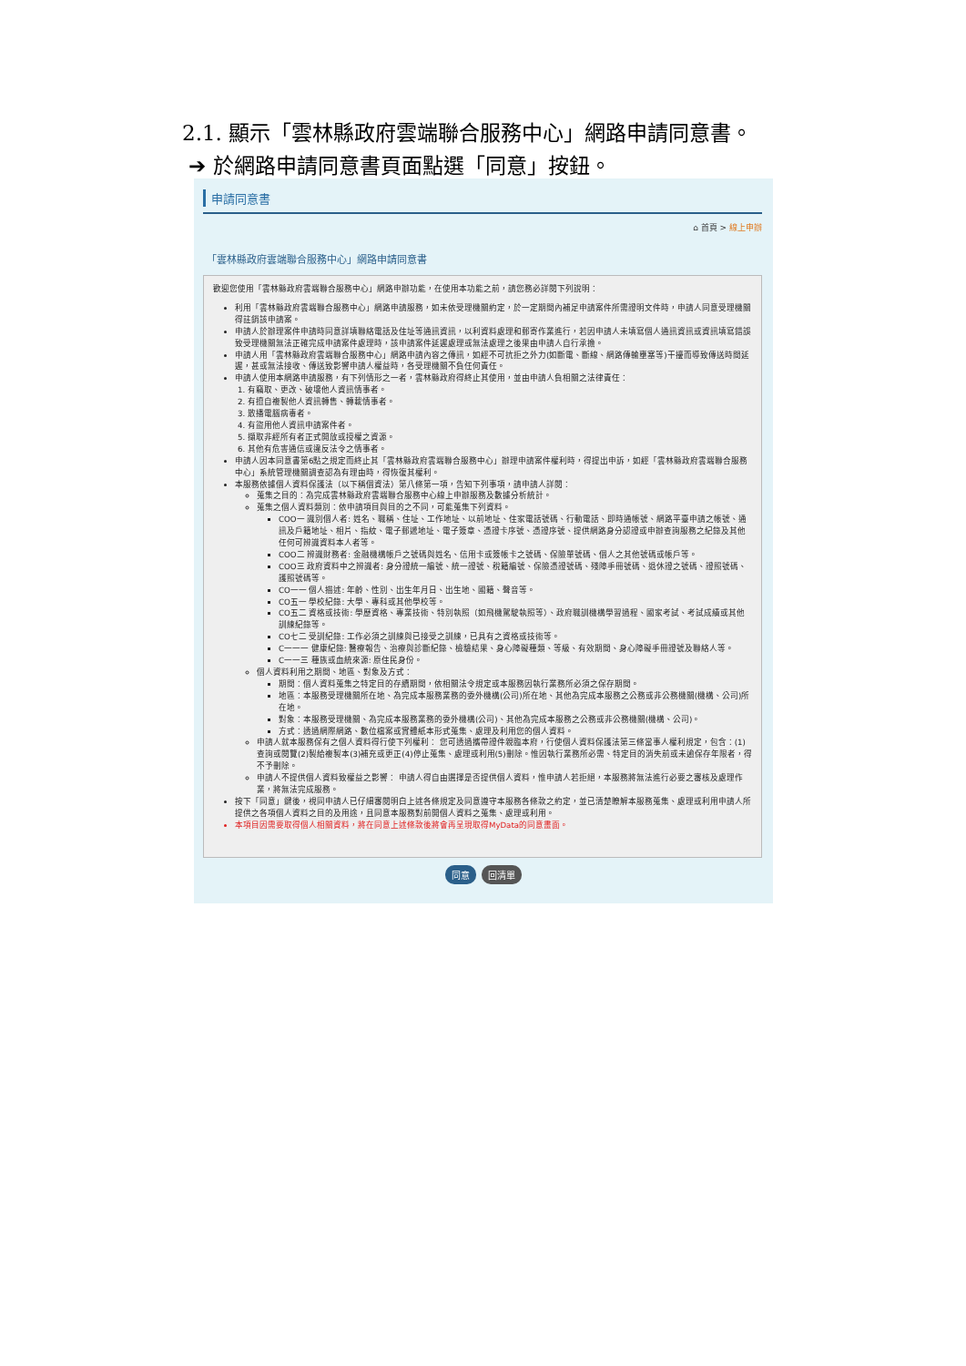2.1. 顯示「雲林縣政府雲端聯合服務中心」網路申請同意書。
➔ 於網路申請同意書頁面點選「同意」按鈕。
申請同意書
⌂ 首頁 > 線上申辦
「雲林縣政府雲端聯合服務中心」網路申請同意書
歡迎您使用「雲林縣政府雲端聯合服務中心」網路申辦功能，在使用本功能之前，請您務必詳閱下列說明：
利用「雲林縣政府雲端聯合服務中心」網路申請服務，如未依受理機關約定，於一定期間內補足申請案件所需證明文件時，申請人同意受理機關得註銷該申請案。
申請人於辦理案件申請時同意詳填聯絡電話及住址等通訊資訊，以利資料處理和郵寄作業進行，若因申請人未填寫個人通訊資訊或資訊填寫錯誤致受理機關無法正確完成申請案件處理時，該申請案件延遲處理或無法處理之後果由申請人自行承擔。
申請人用「雲林縣政府雲端聯合服務中心」網路申請內容之傳訊，如經不可抗拒之外力(如斷電、斷線、網路傳輸壅塞等)干擾而導致傳送時間延遲，甚或無法接收、傳送致影響申請人權益時，各受理機關不負任何責任。
申請人使用本網路申請服務，有下列情形之一者，雲林縣政府得終止其使用，並由申請人負相關之法律責任：
1. 有竊取、更改、破壞他人資訊情事者。
2. 有擅自複製他人資訊轉售、轉載情事者。
3. 散播電腦病毒者。
4. 有盜用他人資訊申請案件者。
5. 擷取非經所有者正式開放或授權之資源。
6. 其他有危害通信或違反法令之情事者。
申請人因本同意書第6點之規定而終止其「雲林縣政府雲端聯合服務中心」辦理申請案件權利時，得提出申訴，如經「雲林縣政府雲端聯合服務中心」系統管理機關調查認為有理由時，得恢復其權利。
本服務依據個人資料保護法（以下稱個資法）第八條第一項，告知下列事項，請申請人詳閱：
蒐集之目的：為完成雲林縣政府雲端聯合服務中心線上申辦服務及數據分析統計。
蒐集之個人資料類別：依申請項目與目的之不同，可能蒐集下列資料。
COO一 識別個人者: 姓名、職稱、住址、工作地址、以前地址、住家電話號碼、行動電話、即時通帳號、網路平臺申請之帳號、通訊及戶籍地址、相片、指紋、電子郵遞地址、電子簽章、憑證卡序號、憑證序號、提供網路身分認證或申辦查詢服務之紀錄及其他任何可辨識資料本人者等。
COO二 辨識財務者: 金融機構帳戶之號碼與姓名、信用卡或簽帳卡之號碼、保險單號碼、個人之其他號碼或帳戶等。
COO三 政府資料中之辨識者: 身分證統一編號、統一證號、稅籍編號、保險憑證號碼、殘障手冊號碼、退休證之號碼、證照號碼、護照號碼等。
CO一一 個人描述: 年齡、性別、出生年月日、出生地、國籍、聲音等。
CO五一 學校紀錄: 大學、專科或其他學校等。
CO五二 資格或技術: 學歷資格、專業技術、特別執照（如飛機駕駛執照等）、政府職訓機構學習過程、國家考試、考試成績或其他訓練紀錄等。
CO七二 受訓紀錄: 工作必須之訓練與已接受之訓練，已具有之資格或技術等。
C一一一 健康紀錄: 醫療報告、治療與診斷紀錄、檢驗結果、身心障礙種類、等級、有效期間、身心障礙手冊證號及聯絡人等。
C一一三 種族或血統來源: 原住民身份。
個人資料利用之期間、地區、對象及方式：
期間：個人資料蒐集之特定目的存續期間，依相關法令規定或本服務因執行業務所必須之保存期間。
地區：本服務受理機關所在地、為完成本服務業務的委外機構(公司)所在地、其他為完成本服務之公務或非公務機關(機構、公司)所在地。
對象：本服務受理機關、為完成本服務業務的委外機構(公司)、其他為完成本服務之公務或非公務機關(機構、公司)。
方式：透過網際網路、數位檔案或實體紙本形式蒐集、處理及利用您的個人資料。
申請人就本服務保有之個人資料得行使下列權利： 您可透過攜帶證件親臨本府，行使個人資料保護法第三條當事人權利規定，包含：(1)查詢或閱覽(2)製給複製本(3)補充或更正(4)停止蒐集、處理或利用(5)刪除。惟因執行業務所必需、特定目的消失前或未逾保存年限者，得不予刪除。
申請人不提供個人資料致權益之影響： 申請人得自由選擇是否提供個人資料，惟申請人若拒絕，本服務將無法進行必要之審核及處理作業，將無法完成服務。
按下「同意」鍵後，視同申請人已仔細審閱明白上述各條規定及同意遵守本服務各條款之約定，並已清楚瞭解本服務蒐集、處理或利用申請人所提供之各項個人資料之目的及用途，且同意本服務對前開個人資料之蒐集、處理或利用。
本項目因需要取得個人相關資料，將在同意上述條款後將會再呈現取得MyData的同意畫面。
同意 回清單